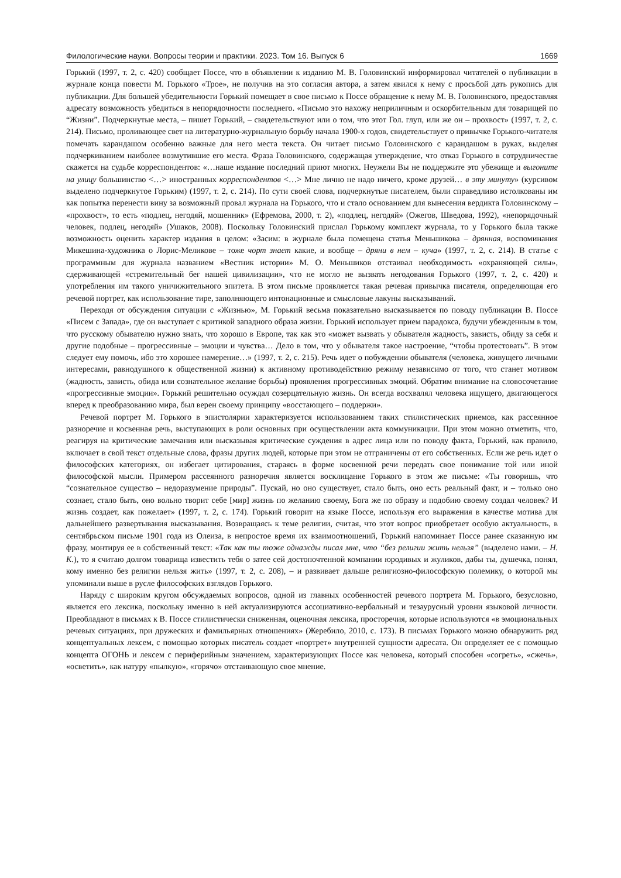Филологические науки. Вопросы теории и практики. 2023. Том 16. Выпуск 6 1669
Горький (1997, т. 2, с. 420) сообщает Поссе, что в объявлении к изданию М. В. Головинский информировал читателей о публикации в журнале конца повести М. Горького «Трое», не получив на это согласия автора, а затем явился к нему с просьбой дать рукопись для публикации. Для большей убедительности Горький помещает в свое письмо к Поссе обращение к нему М. В. Головинского, предоставляя адресату возможность убедиться в непорядочности последнего. «Письмо это нахожу неприличным и оскорбительным для товарищей по “Жизни”. Подчеркнутые места, – пишет Горький, – свидетельствуют или о том, что этот Гол. глуп, или же он – прохвост» (1997, т. 2, с. 214). Письмо, проливающее свет на литературно-журнальную борьбу начала 1900-х годов, свидетельствует о привычке Горького-читателя помечать карандашом особенно важные для него места текста. Он читает письмо Головинского с карандашом в руках, выделяя подчеркиванием наиболее возмутившие его места. Фраза Головинского, содержащая утверждение, что отказ Горького в сотрудничестве скажется на судьбе корреспондентов: «…наше издание последний приют многих. Неужели Вы не поддержите это убежище и выгоните на улицу большинство <…> иностранных корреспондентов <…> Мне лично не надо ничего, кроме друзей… в эту минуту» (курсивом выделено подчеркнутое Горьким) (1997, т. 2, с. 214). По сути своей слова, подчеркнутые писателем, были справедливо истолкованы им как попытка перенести вину за возможный провал журнала на Горького, что и стало основанием для вынесения вердикта Головинскому – «прохвост», то есть «подлец, негодяй, мошенник» (Ефремова, 2000, т. 2), «подлец, негодяй» (Ожегов, Шведова, 1992), «непорядочный человек, подлец, негодяй» (Ушаков, 2008). Поскольку Головинский прислал Горькому комплект журнала, то у Горького была также возможность оценить характер издания в целом: «Засим: в журнале была помещена статья Меньшикова – дрянная, воспоминания Микешина-художника о Лорис-Меликове – тоже чорт знает какие, и вообще – дряни в нем – куча» (1997, т. 2, с. 214). В статье с программным для журнала названием «Вестник истории» М. О. Меньшиков отстаивал необходимость «охраняющей силы», сдерживающей «стремительный бег нашей цивилизации», что не могло не вызвать негодования Горького (1997, т. 2, с. 420) и употребления им такого уничижительного эпитета. В этом письме проявляется такая речевая привычка писателя, определяющая его речевой портрет, как использование тире, заполняющего интонационные и смысловые лакуны высказываний.
Переходя от обсуждения ситуации с «Жизнью», М. Горький весьма показательно высказывается по поводу публикации В. Поссе «Писем с Запада», где он выступает с критикой западного образа жизни. Горький использует прием парадокса, будучи убежденным в том, что русскому обывателю нужно знать, что хорошо в Европе, так как это «может вызвать у обывателя жадность, зависть, обиду за себя и другие подобные – прогрессивные – эмоции и чувства… Дело в том, что у обывателя такое настроение, “чтобы протестовать”. В этом следует ему помочь, ибо это хорошее намерение…» (1997, т. 2, с. 215). Речь идет о побуждении обывателя (человека, живущего личными интересами, равнодушного к общественной жизни) к активному противодействию режиму независимо от того, что станет мотивом (жадность, зависть, обида или сознательное желание борьбы) проявления прогрессивных эмоций. Обратим внимание на словосочетание «прогрессивные эмоции». Горький решительно осуждал созерцательную жизнь. Он всегда восхвалял человека ищущего, двигающегося вперед к преобразованию мира, был верен своему принципу «восстающего – поддержи».
Речевой портрет М. Горького в эпистолярии характеризуется использованием таких стилистических приемов, как рассеянное разноречие и косвенная речь, выступающих в роли основных при осуществлении акта коммуникации. При этом можно отметить, что, реагируя на критические замечания или высказывая критические суждения в адрес лица или по поводу факта, Горький, как правило, включает в свой текст отдельные слова, фразы других людей, которые при этом не отграничены от его собственных. Если же речь идет о философских категориях, он избегает цитирования, стараясь в форме косвенной речи передать свое понимание той или иной философской мысли. Примером рассеянного разноречия является восклицание Горького в этом же письме: «Ты говоришь, что “сознательное существо – недоразумение природы”. Пускай, но оно существует, стало быть, оно есть реальный факт, и – только оно сознает, стало быть, оно вольно творит себе [мир] жизнь по желанию своему, Бога же по образу и подобию своему создал человек? И жизнь создает, как пожелает» (1997, т. 2, с. 174). Горький говорит на языке Поссе, используя его выражения в качестве мотива для дальнейшего развертывания высказывания. Возвращаясь к теме религии, считая, что этот вопрос приобретает особую актуальность, в сентябрьском письме 1901 года из Олеиза, в непростое время их взаимоотношений, Горький напоминает Поссе ранее сказанную им фразу, монтируя ее в собственный текст: «Так как ты тоже однажды писал мне, что “без религии жить нельзя” (выделено нами. – Н. К.), то я считаю долгом товарища известить тебя о затее сей достопочтенной компании юродивых и жуликов, дабы ты, душечка, понял, кому именно без религии нельзя жить» (1997, т. 2, с. 208), – и развивает дальше религиозно-философскую полемику, о которой мы упоминали выше в русле философских взглядов Горького.
Наряду с широким кругом обсуждаемых вопросов, одной из главных особенностей речевого портрета М. Горького, безусловно, является его лексика, поскольку именно в ней актуализируются ассоциативно-вербальный и тезаурусный уровни языковой личности. Преобладают в письмах к В. Поссе стилистически сниженная, оценочная лексика, просторечия, которые используются «в эмоциональных речевых ситуациях, при дружеских и фамильярных отношениях» (Жеребило, 2010, с. 173). В письмах Горького можно обнаружить ряд концептуальных лексем, с помощью которых писатель создает «портрет» внутренней сущности адресата. Он определяет ее с помощью концепта ОГОНЬ и лексем с периферийным значением, характеризующих Поссе как человека, который способен «согреть», «сжечь», «осветить», как натуру «пылкую», «горячо» отстаивающую свое мнение.